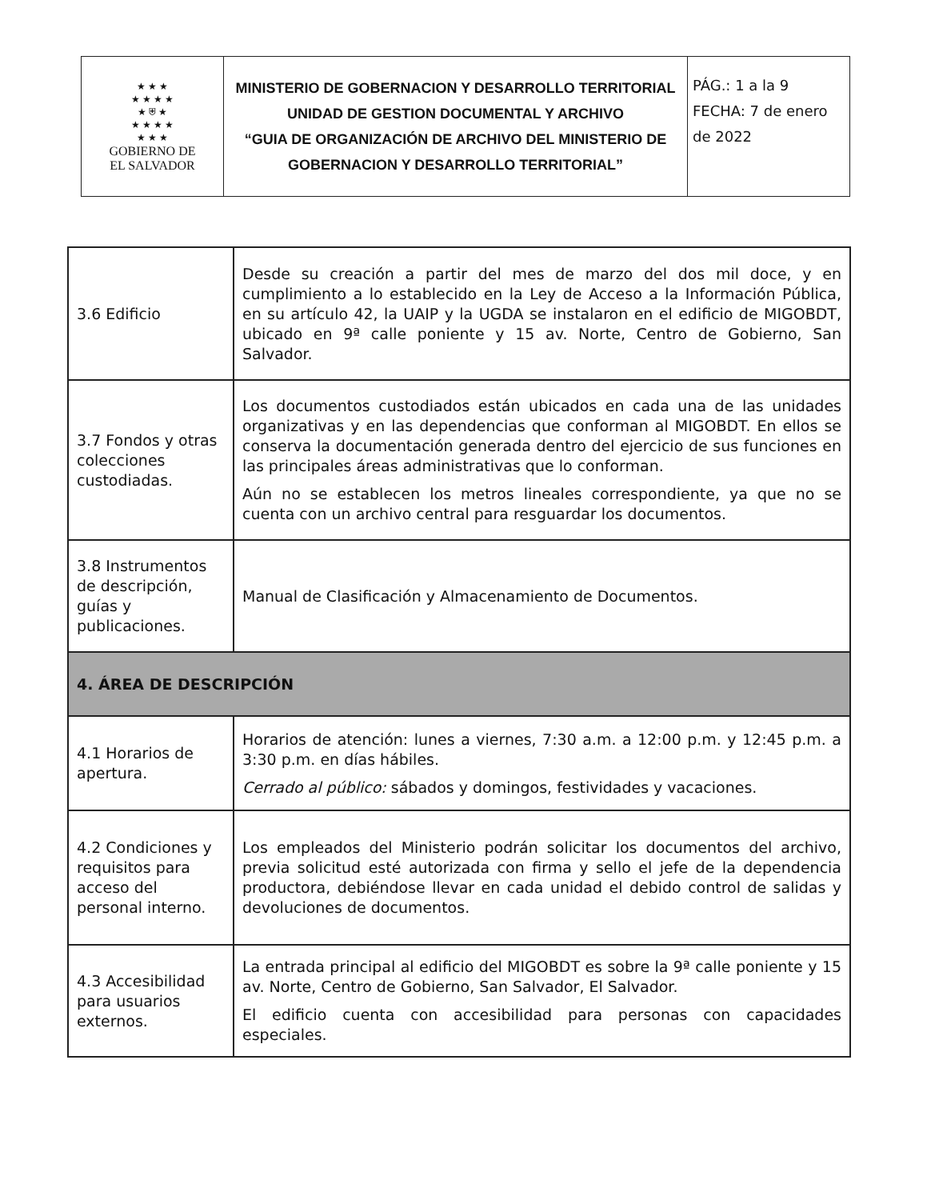| ★ ★ ★ ★ ★ ★ ★ ★ ⛨ ★ ★ ★ ★ ★ ★ ★ ★ GOBIERNO DE EL SALVADOR | MINISTERIO DE GOBERNACION Y DESARROLLO TERRITORIAL UNIDAD DE GESTION DOCUMENTAL Y ARCHIVO “GUIA DE ORGANIZACIÓN DE ARCHIVO DEL MINISTERIO DE GOBERNACION Y DESARROLLO TERRITORIAL” | PÁG.: 1 a la 9 FECHA: 7 de enero de 2022 |
| 3.6 Edificio | Desde su creación a partir del mes de marzo del dos mil doce, y en cumplimiento a lo establecido en la Ley de Acceso a la Información Pública, en su artículo 42, la UAIP y la UGDA se instalaron en el edificio de MIGOBDT, ubicado en 9ª calle poniente y 15 av. Norte, Centro de Gobierno, San Salvador. |
| 3.7 Fondos y otras colecciones custodiadas. | Los documentos custodiados están ubicados en cada una de las unidades organizativas y en las dependencias que conforman al MIGOBDT. En ellos se conserva la documentación generada dentro del ejercicio de sus funciones en las principales áreas administrativas que lo conforman. Aún no se establecen los metros lineales correspondiente, ya que no se cuenta con un archivo central para resguardar los documentos. |
| 3.8 Instrumentos de descripción, guías y publicaciones. | Manual de Clasificación y Almacenamiento de Documentos. |
| 4. ÁREA DE DESCRIPCIÓN | |
| 4.1 Horarios de apertura. | Horarios de atención: lunes a viernes, 7:30 a.m. a 12:00 p.m. y 12:45 p.m. a 3:30 p.m. en días hábiles. Cerrado al público: sábados y domingos, festividades y vacaciones. |
| 4.2 Condiciones y requisitos para acceso del personal interno. | Los empleados del Ministerio podrán solicitar los documentos del archivo, previa solicitud esté autorizada con firma y sello el jefe de la dependencia productora, debiéndose llevar en cada unidad el debido control de salidas y devoluciones de documentos. |
| 4.3 Accesibilidad para usuarios externos. | La entrada principal al edificio del MIGOBDT es sobre la 9ª calle poniente y 15 av. Norte, Centro de Gobierno, San Salvador, El Salvador. El edificio cuenta con accesibilidad para personas con capacidades especiales. |